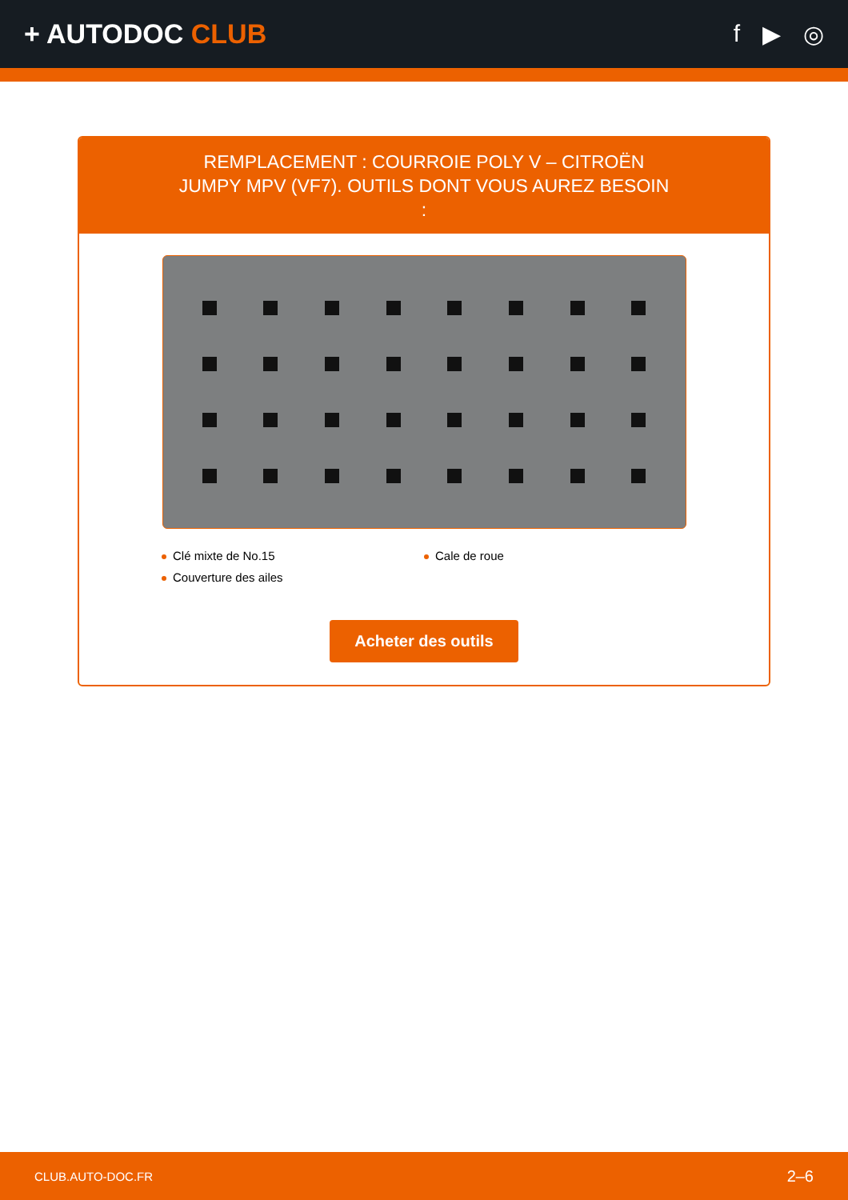+ AUTODOC CLUB f ▶ ◎
REMPLACEMENT : COURROIE POLY V – CITROËN JUMPY MPV (VF7). OUTILS DONT VOUS AUREZ BESOIN :
Clé mixte de No.15
Cale de roue
Couverture des ailes
Acheter des outils
CLUB.AUTO-DOC.FR 2–6